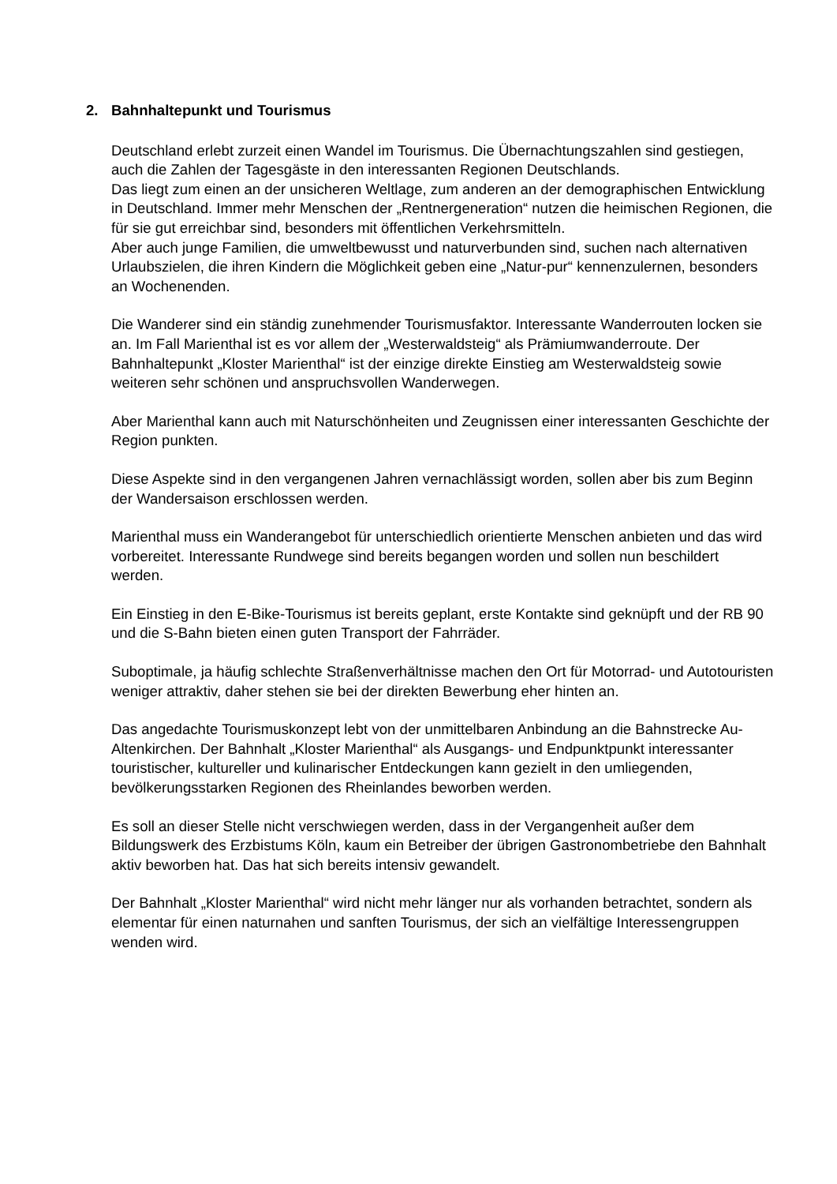2. Bahnhaltepunkt und Tourismus
Deutschland erlebt zurzeit einen Wandel im Tourismus. Die Übernachtungszahlen sind gestiegen, auch die Zahlen der Tagesgäste in den interessanten Regionen Deutschlands.
Das liegt zum einen an der unsicheren Weltlage, zum anderen an der demographischen Entwicklung in Deutschland. Immer mehr Menschen der „Rentnergeneration“ nutzen die heimischen Regionen, die für sie gut erreichbar sind, besonders mit öffentlichen Verkehrsmitteln.
Aber auch junge Familien, die umweltbewusst und naturverbunden sind, suchen nach alternativen Urlaubszielen, die ihren Kindern die Möglichkeit geben eine „Natur-pur“ kennenzulernen, besonders an Wochenenden.
Die Wanderer sind ein ständig zunehmender Tourismusfaktor. Interessante Wanderrouten locken sie an. Im Fall Marienthal ist es vor allem der „Westerwaldsteig“ als Prämiumwanderroute. Der Bahnhaltepunkt „Kloster Marienthal“ ist der einzige direkte Einstieg am Westerwaldsteig sowie weiteren sehr schönen und anspruchsvollen Wanderwegen.
Aber Marienthal kann auch mit Naturschönheiten und Zeugnissen einer interessanten Geschichte der Region punkten.
Diese Aspekte sind in den vergangenen Jahren vernachlässigt worden, sollen aber bis zum Beginn der Wandersaison erschlossen werden.
Marienthal muss ein Wanderangebot für unterschiedlich orientierte Menschen anbieten und das wird vorbereitet. Interessante Rundwege sind bereits begangen worden und sollen nun beschildert werden.
Ein Einstieg in den E-Bike-Tourismus ist bereits geplant, erste Kontakte sind geknüpft und der RB 90 und die S-Bahn bieten einen guten Transport der Fahrräder.
Suboptimale, ja häufig schlechte Straßenverhältnisse machen den Ort für Motorrad- und Autotouristen weniger attraktiv, daher stehen sie bei der direkten Bewerbung eher hinten an.
Das angedachte Tourismuskonzept lebt von der unmittelbaren Anbindung an die Bahnstrecke Au-Altenkirchen. Der Bahnhalt „Kloster Marienthal“ als Ausgangs- und Endpunktpunkt interessanter touristischer, kultureller und kulinarischer Entdeckungen kann gezielt in den umliegenden, bevölkerungsstarken Regionen des Rheinlandes beworben werden.
Es soll an dieser Stelle nicht verschwiegen werden, dass in der Vergangenheit außer dem Bildungswerk des Erzbistums Köln, kaum ein Betreiber der übrigen Gastronombetriebe den Bahnhalt aktiv beworben hat. Das hat sich bereits intensiv gewandelt.
Der Bahnhalt „Kloster Marienthal“ wird nicht mehr länger nur als vorhanden betrachtet, sondern als elementar für einen naturnahen und sanften Tourismus, der sich an vielfältige Interessengruppen wenden wird.